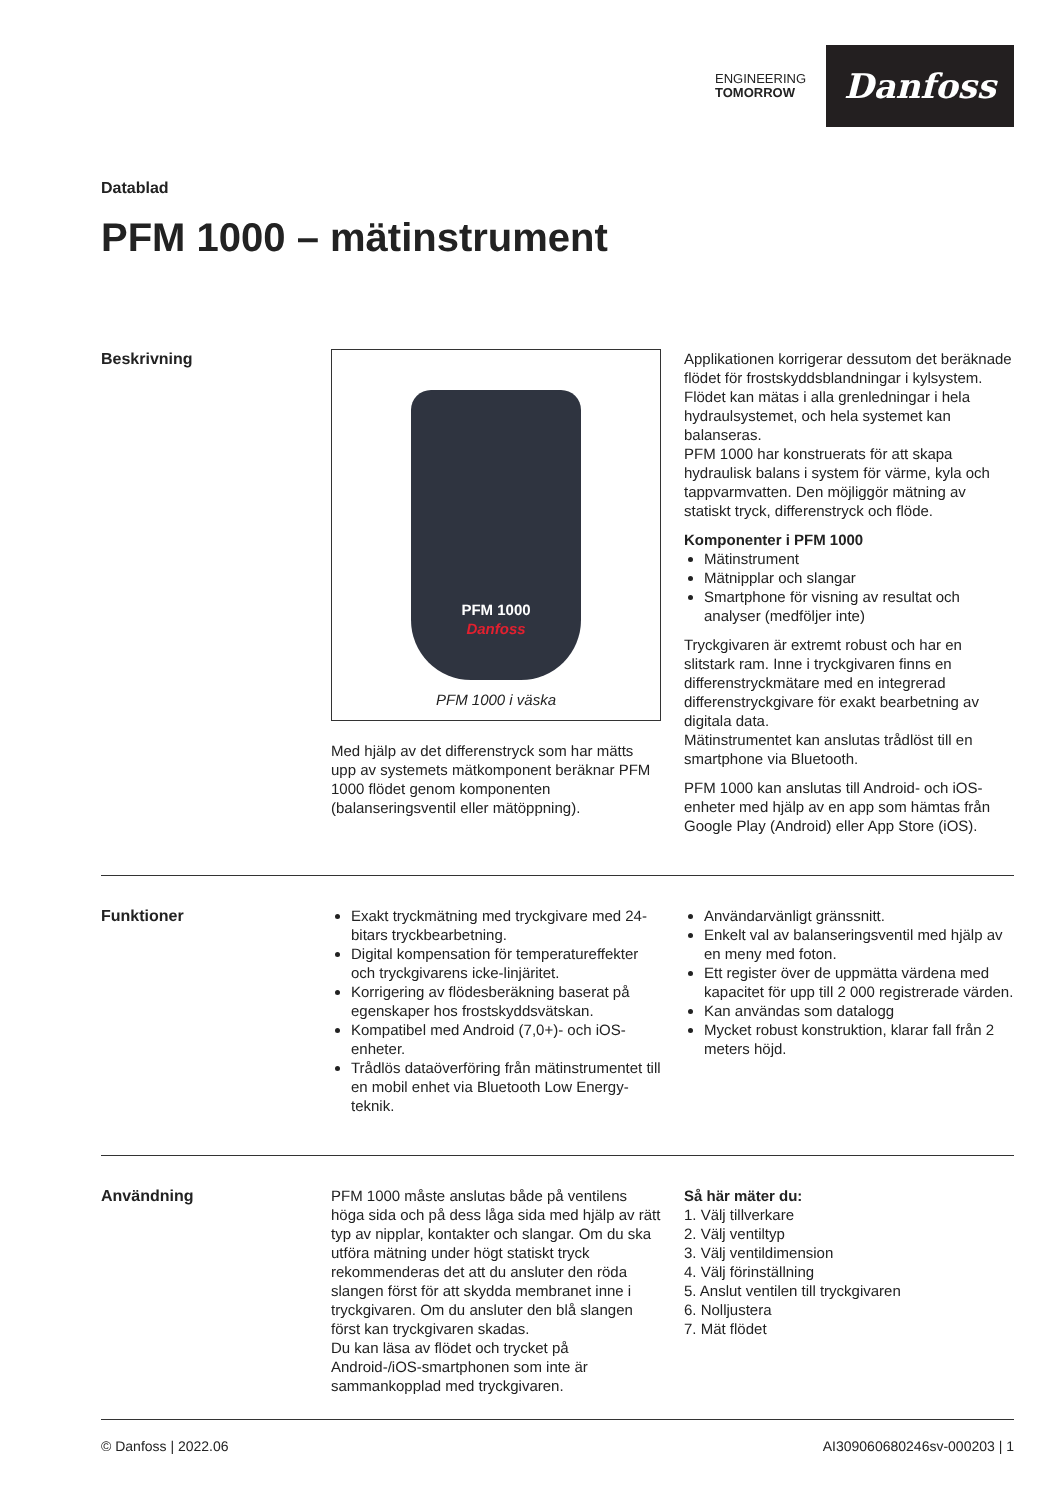ENGINEERING
TOMORROW
Danfoss
Datablad
PFM 1000 – mätinstrument
Beskrivning
PFM 1000
Danfoss
PFM 1000 i väska
Med hjälp av det differenstryck som har mätts upp av systemets mätkomponent beräknar PFM 1000 flödet genom komponenten (balanseringsventil eller mätöppning).
Applikationen korrigerar dessutom det beräknade flödet för frostskyddsblandningar i kylsystem. Flödet kan mätas i alla grenledningar i hela hydraulsystemet, och hela systemet kan balanseras.
PFM 1000 har konstruerats för att skapa hydraulisk balans i system för värme, kyla och tappvarmvatten. Den möjliggör mätning av statiskt tryck, differenstryck och flöde.
Komponenter i PFM 1000
Mätinstrument
Mätnipplar och slangar
Smartphone för visning av resultat och analyser (medföljer inte)
Tryckgivaren är extremt robust och har en slitstark ram. Inne i tryckgivaren finns en differenstryckmätare med en integrerad differenstryckgivare för exakt bearbetning av digitala data.
Mätinstrumentet kan anslutas trådlöst till en smartphone via Bluetooth.
PFM 1000 kan anslutas till Android- och iOS-enheter med hjälp av en app som hämtas från Google Play (Android) eller App Store (iOS).
Funktioner Exakt tryckmätning med tryckgivare med 24-bitars tryckbearbetning.
Digital kompensation för temperatureffekter och tryckgivarens icke-linjäritet.
Korrigering av flödesberäkning baserat på egenskaper hos frostskyddsvätskan.
Kompatibel med Android (7,0+)- och iOS-enheter.
Trådlös dataöverföring från mätinstrumentet till en mobil enhet via Bluetooth Low Energy-teknik.
Användarvänligt gränssnitt.
Enkelt val av balanseringsventil med hjälp av en meny med foton.
Ett register över de uppmätta värdena med kapacitet för upp till 2 000 registrerade värden.
Kan användas som datalogg
Mycket robust konstruktion, klarar fall från 2 meters höjd.
Användning PFM 1000 måste anslutas både på ventilens höga sida och på dess låga sida med hjälp av rätt typ av nipplar, kontakter och slangar. Om du ska utföra mätning under högt statiskt tryck rekommenderas det att du ansluter den röda slangen först för att skydda membranet inne i tryckgivaren. Om du ansluter den blå slangen först kan tryckgivaren skadas.
Du kan läsa av flödet och trycket på Android-/iOS-smartphonen som inte är sammankopplad med tryckgivaren.
Så här mäter du:
1. Välj tillverkare
2. Välj ventiltyp
3. Välj ventildimension
4. Välj förinställning
5. Anslut ventilen till tryckgivaren
6. Nolljustera
7. Mät flödet
© Danfoss | 2022.06 AI309060680246sv-000203 | 1